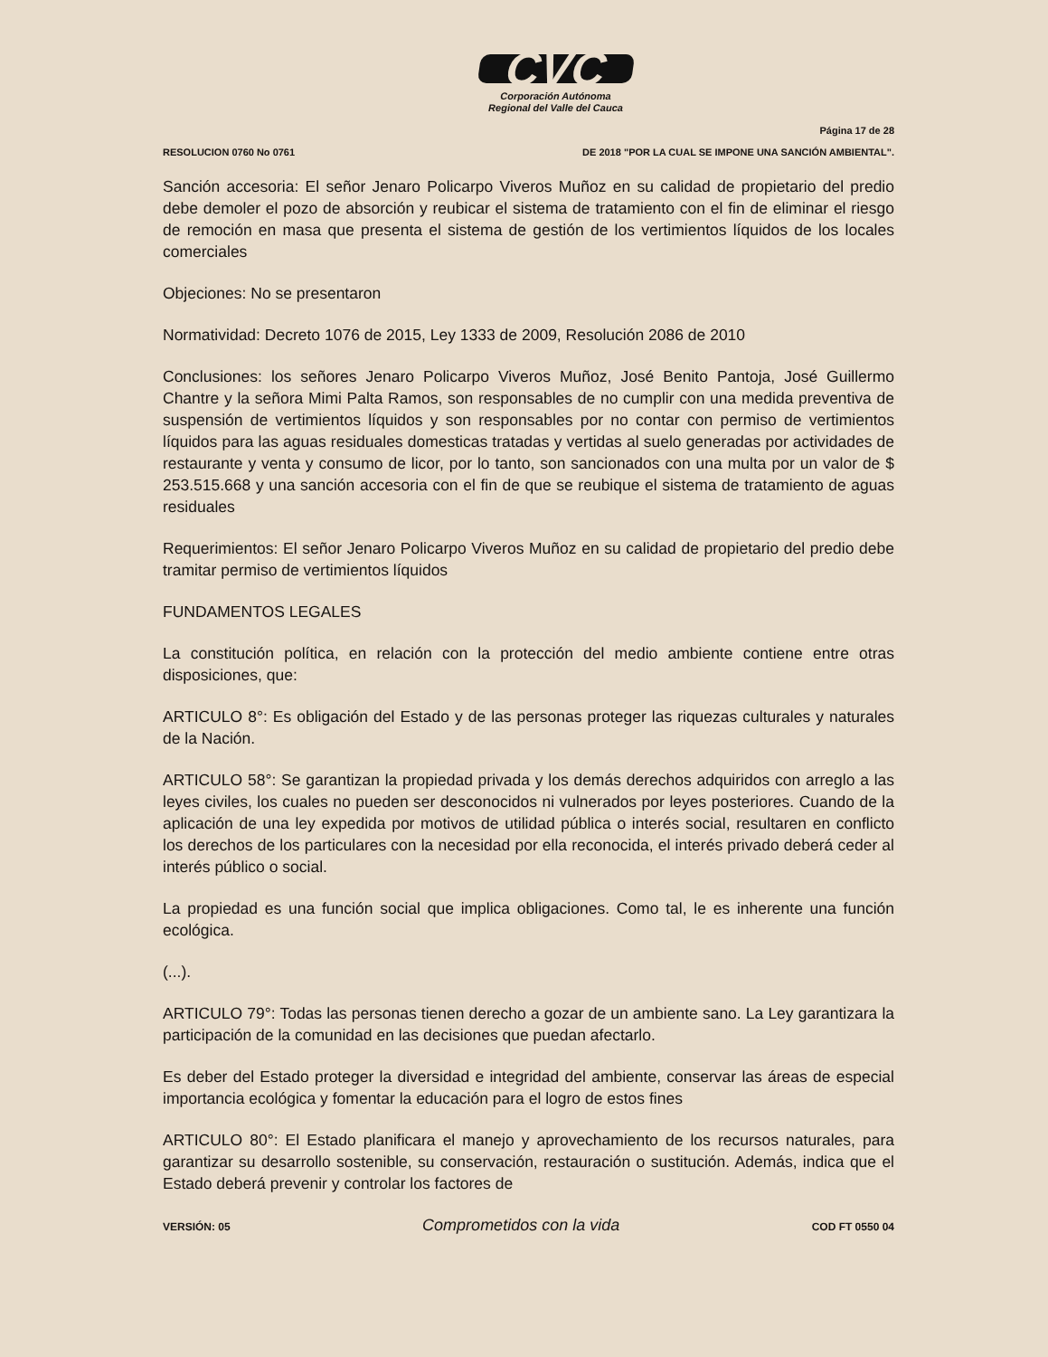CVC
Corporación Autónoma
Regional del Valle del Cauca
RESOLUCION 0760 No 0761
Página 17 de 28
DE 2018 "POR LA CUAL SE IMPONE UNA SANCIÓN AMBIENTAL".
Sanción accesoria: El señor Jenaro Policarpo Viveros Muñoz en su calidad de propietario del predio debe demoler el pozo de absorción y reubicar el sistema de tratamiento con el fin de eliminar el riesgo de remoción en masa que presenta el sistema de gestión de los vertimientos líquidos de los locales comerciales
Objeciones: No se presentaron
Normatividad: Decreto 1076 de 2015, Ley 1333 de 2009, Resolución 2086 de 2010
Conclusiones: los señores Jenaro Policarpo Viveros Muñoz, José Benito Pantoja, José Guillermo Chantre y la señora Mimi Palta Ramos, son responsables de no cumplir con una medida preventiva de suspensión de vertimientos líquidos y son responsables por no contar con permiso de vertimientos líquidos para las aguas residuales domesticas tratadas y vertidas al suelo generadas por actividades de restaurante y venta y consumo de licor, por lo tanto, son sancionados con una multa por un valor de $ 253.515.668 y una sanción accesoria con el fin de que se reubique el sistema de tratamiento de aguas residuales
Requerimientos: El señor Jenaro Policarpo Viveros Muñoz en su calidad de propietario del predio debe tramitar permiso de vertimientos líquidos
FUNDAMENTOS LEGALES
La constitución política, en relación con la protección del medio ambiente contiene entre otras disposiciones, que:
ARTICULO 8°: Es obligación del Estado y de las personas proteger las riquezas culturales y naturales de la Nación.
ARTICULO 58°: Se garantizan la propiedad privada y los demás derechos adquiridos con arreglo a las leyes civiles, los cuales no pueden ser desconocidos ni vulnerados por leyes posteriores. Cuando de la aplicación de una ley expedida por motivos de utilidad pública o interés social, resultaren en conflicto los derechos de los particulares con la necesidad por ella reconocida, el interés privado deberá ceder al interés público o social.
La propiedad es una función social que implica obligaciones. Como tal, le es inherente una función ecológica.
(...).
ARTICULO 79°: Todas las personas tienen derecho a gozar de un ambiente sano. La Ley garantizara la participación de la comunidad en las decisiones que puedan afectarlo.
Es deber del Estado proteger la diversidad e integridad del ambiente, conservar las áreas de especial importancia ecológica y fomentar la educación para el logro de estos fines
ARTICULO 80°: El Estado planificara el manejo y aprovechamiento de los recursos naturales, para garantizar su desarrollo sostenible, su conservación, restauración o sustitución. Además, indica que el Estado deberá prevenir y controlar los factores de
VERSIÓN: 05
Comprometidos con la vida
COD FT 0550 04